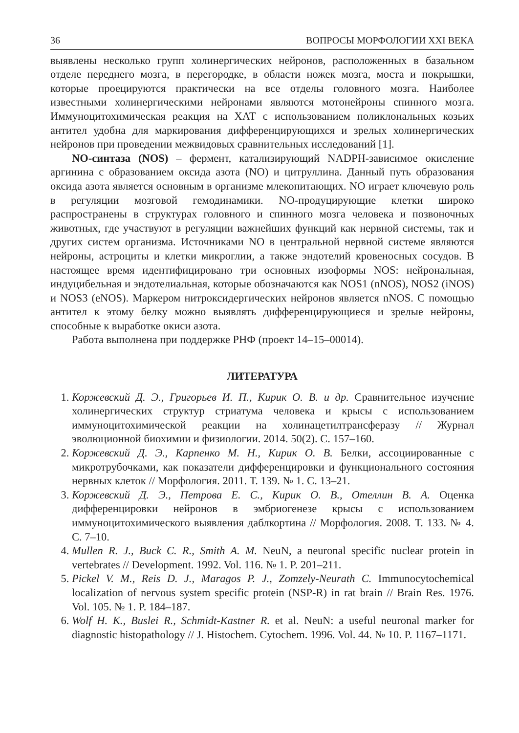36 ВОПРОСЫ МОРФОЛОГИИ XXI ВЕКА
выявлены несколько групп холинергических нейронов, расположенных в базальном отделе переднего мозга, в перегородке, в области ножек мозга, моста и покрышки, которые проецируются практически на все отделы головного мозга. Наиболее известными холинергическими нейронами являются мотонейроны спинного мозга. Иммуноцитохимическая реакция на ХАТ с использованием поликлональных козьих антител удобна для маркирования дифференцирующихся и зрелых холинергических нейронов при проведении межвидовых сравнительных исследований [1].
NO-синтаза (NOS) – фермент, катализирующий NADPH-зависимое окисление аргинина с образованием оксида азота (NO) и цитруллина. Данный путь образования оксида азота является основным в организме млекопитающих. NO играет ключевую роль в регуляции мозговой гемодинамики. NO-продуцирующие клетки широко распространены в структурах головного и спинного мозга человека и позвоночных животных, где участвуют в регуляции важнейших функций как нервной системы, так и других систем организма. Источниками NO в центральной нервной системе являются нейроны, астроциты и клетки микроглии, а также эндотелий кровеносных сосудов. В настоящее время идентифицировано три основных изоформы NOS: нейрональная, индуцибельная и эндотелиальная, которые обозначаются как NOS1 (nNOS), NOS2 (iNOS) и NOS3 (eNOS). Маркером нитроксидергических нейронов является nNOS. С помощью антител к этому белку можно выявлять дифференцирующиеся и зрелые нейроны, способные к выработке окиси азота.
Работа выполнена при поддержке РНФ (проект 14–15–00014).
ЛИТЕРАТУРА
1. Коржевский Д. Э., Григорьев И. П., Кирик О. В. и др. Сравнительное изучение холинергических структур стриатума человека и крысы с использованием иммуноцитохимической реакции на холинацетилтрансферазу // Журнал эволюционной биохимии и физиологии. 2014. 50(2). С. 157–160.
2. Коржевский Д. Э., Карпенко М. Н., Кирик О. В. Белки, ассоциированные с микротрубочками, как показатели дифференцировки и функционального состояния нервных клеток // Морфология. 2011. Т. 139. № 1. С. 13–21.
3. Коржевский Д. Э., Петрова Е. С., Кирик О. В., Отеллин В. А. Оценка дифференцировки нейронов в эмбриогенезе крысы с использованием иммуноцитохимического выявления даблкортина // Морфология. 2008. Т. 133. № 4. С. 7–10.
4. Mullen R. J., Buck C. R., Smith A. M. NeuN, a neuronal specific nuclear protein in vertebrates // Development. 1992. Vol. 116. № 1. P. 201–211.
5. Pickel V. M., Reis D. J., Maragos P. J., Zomzely-Neurath C. Immunocytochemical localization of nervous system specific protein (NSP-R) in rat brain // Brain Res. 1976. Vol. 105. № 1. P. 184–187.
6. Wolf H. K., Buslei R., Schmidt-Kastner R. et al. NeuN: a useful neuronal marker for diagnostic histopathology // J. Histochem. Cytochem. 1996. Vol. 44. № 10. P. 1167–1171.